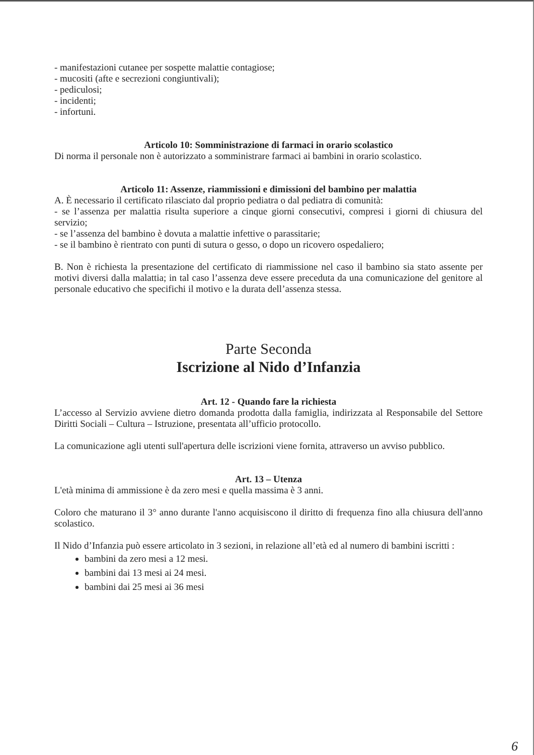- manifestazioni cutanee per sospette malattie contagiose;
- mucositi (afte e secrezioni congiuntivali);
- pediculosi;
- incidenti;
- infortuni.
Articolo 10: Somministrazione di farmaci in orario scolastico
Di norma il personale non è autorizzato a somministrare farmaci ai bambini in orario scolastico.
Articolo 11: Assenze, riammissioni e dimissioni del bambino per malattia
A. È necessario il certificato rilasciato dal proprio pediatra o dal pediatra di comunità:
- se l’assenza per malattia risulta superiore a cinque giorni consecutivi, compresi i giorni di chiusura del servizio;
- se l’assenza del bambino è dovuta a malattie infettive o parassitarie;
- se il bambino è rientrato con punti di sutura o gesso, o dopo un ricovero ospedaliero;
B. Non è richiesta la presentazione del certificato di riammissione nel caso il bambino sia stato assente per motivi diversi dalla malattia; in tal caso l’assenza deve essere preceduta da una comunicazione del genitore al personale educativo che specifichi il motivo e la durata dell’assenza stessa.
Parte Seconda
Iscrizione al Nido d’Infanzia
Art. 12 - Quando fare la richiesta
L’accesso al Servizio avviene dietro domanda prodotta dalla famiglia, indirizzata al Responsabile del Settore Diritti Sociali – Cultura – Istruzione, presentata all’ufficio protocollo.
La comunicazione agli utenti sull'apertura delle iscrizioni viene fornita, attraverso un avviso pubblico.
Art. 13 – Utenza
L'età minima di ammissione è da zero mesi e quella massima è 3 anni.
Coloro che maturano il 3° anno durante l'anno acquisiscono il diritto di frequenza fino alla chiusura dell'anno scolastico.
Il Nido d’Infanzia può essere articolato in 3 sezioni, in relazione all’età ed al numero di bambini iscritti :
bambini da zero mesi a 12 mesi.
bambini dai 13 mesi ai 24 mesi.
bambini dai 25 mesi ai 36 mesi
6